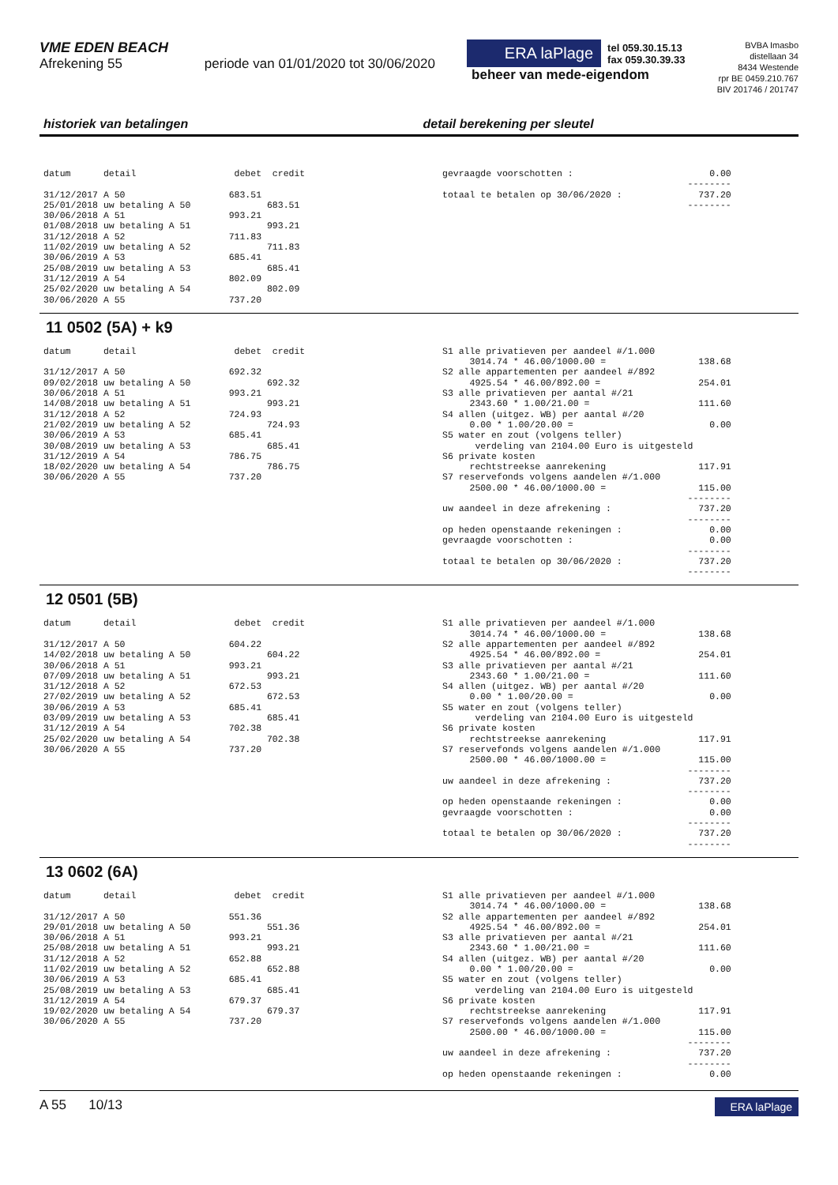VME EDEN BEACH
Afrekening 55 periode van 01/01/2020 tot 30/06/2020
ERA laPlage
tel 059.30.15.13
fax 059.30.39.33
beheer van mede-eigendom
BVBA Imasbo
distellaan 34
8434 Westende
rpr BE 0459.210.767
BIV 201746 / 201747
historiek van betalingen detail berekening per sleutel
datum detail debet credit 31/12/2017 A 50 683.51 25/01/2018 uw betaling A 50 683.51 30/06/2018 A 51 993.21 01/08/2018 uw betaling A 51 993.21 31/12/2018 A 52 711.83 11/02/2019 uw betaling A 52 711.83 30/06/2019 A 53 685.41 25/08/2019 uw betaling A 53 685.41 31/12/2019 A 54 802.09 25/02/2020 uw betaling A 54 802.09 30/06/2020 A 55 737.20
gevraagde voorschotten : 0.00 -------- totaal te betalen op 30/06/2020 : 737.20 --------
11 0502 (5A) + k9
datum detail debet credit 31/12/2017 A 50 692.32 09/02/2018 uw betaling A 50 692.32 30/06/2018 A 51 993.21 14/08/2018 uw betaling A 51 993.21 31/12/2018 A 52 724.93 21/02/2019 uw betaling A 52 724.93 30/06/2019 A 53 685.41 30/08/2019 uw betaling A 53 685.41 31/12/2019 A 54 786.75 18/02/2020 uw betaling A 54 786.75 30/06/2020 A 55 737.20
S1 alle privatieven per aandeel #/1.000 3014.74 * 46.00/1000.00 = 138.68 S2 alle appartementen per aandeel #/892 4925.54 * 46.00/892.00 = 254.01 S3 alle privatieven per aantal #/21 2343.60 * 1.00/21.00 = 111.60 S4 allen (uitgez. WB) per aantal #/20 0.00 * 1.00/20.00 = 0.00 S5 water en zout (volgens teller) verdeling van 2104.00 Euro is uitgesteld S6 private kosten rechtstreekse aanrekening 117.91 S7 reservefonds volgens aandelen #/1.000 2500.00 * 46.00/1000.00 = 115.00 -------- uw aandeel in deze afrekening : 737.20 -------- op heden openstaande rekeningen : 0.00 gevraagde voorschotten : 0.00 -------- totaal te betalen op 30/06/2020 : 737.20 --------
12 0501 (5B)
datum detail debet credit 31/12/2017 A 50 604.22 14/02/2018 uw betaling A 50 604.22 30/06/2018 A 51 993.21 07/09/2018 uw betaling A 51 993.21 31/12/2018 A 52 672.53 27/02/2019 uw betaling A 52 672.53 30/06/2019 A 53 685.41 03/09/2019 uw betaling A 53 685.41 31/12/2019 A 54 702.38 25/02/2020 uw betaling A 54 702.38 30/06/2020 A 55 737.20
S1 alle privatieven per aandeel #/1.000 3014.74 * 46.00/1000.00 = 138.68 S2 alle appartementen per aandeel #/892 4925.54 * 46.00/892.00 = 254.01 S3 alle privatieven per aantal #/21 2343.60 * 1.00/21.00 = 111.60 S4 allen (uitgez. WB) per aantal #/20 0.00 * 1.00/20.00 = 0.00 S5 water en zout (volgens teller) verdeling van 2104.00 Euro is uitgesteld S6 private kosten rechtstreekse aanrekening 117.91 S7 reservefonds volgens aandelen #/1.000 2500.00 * 46.00/1000.00 = 115.00 -------- uw aandeel in deze afrekening : 737.20 -------- op heden openstaande rekeningen : 0.00 gevraagde voorschotten : 0.00 -------- totaal te betalen op 30/06/2020 : 737.20 --------
13 0602 (6A)
datum detail debet credit 31/12/2017 A 50 551.36 29/01/2018 uw betaling A 50 551.36 30/06/2018 A 51 993.21 25/08/2018 uw betaling A 51 993.21 31/12/2018 A 52 652.88 11/02/2019 uw betaling A 52 652.88 30/06/2019 A 53 685.41 25/08/2019 uw betaling A 53 685.41 31/12/2019 A 54 679.37 19/02/2020 uw betaling A 54 679.37 30/06/2020 A 55 737.20
S1 alle privatieven per aandeel #/1.000 3014.74 * 46.00/1000.00 = 138.68 S2 alle appartementen per aandeel #/892 4925.54 * 46.00/892.00 = 254.01 S3 alle privatieven per aantal #/21 2343.60 * 1.00/21.00 = 111.60 S4 allen (uitgez. WB) per aantal #/20 0.00 * 1.00/20.00 = 0.00 S5 water en zout (volgens teller) verdeling van 2104.00 Euro is uitgesteld S6 private kosten rechtstreekse aanrekening 117.91 S7 reservefonds volgens aandelen #/1.000 2500.00 * 46.00/1000.00 = 115.00 -------- uw aandeel in deze afrekening : 737.20 -------- op heden openstaande rekeningen : 0.00
A 55 10/13
ERA laPlage